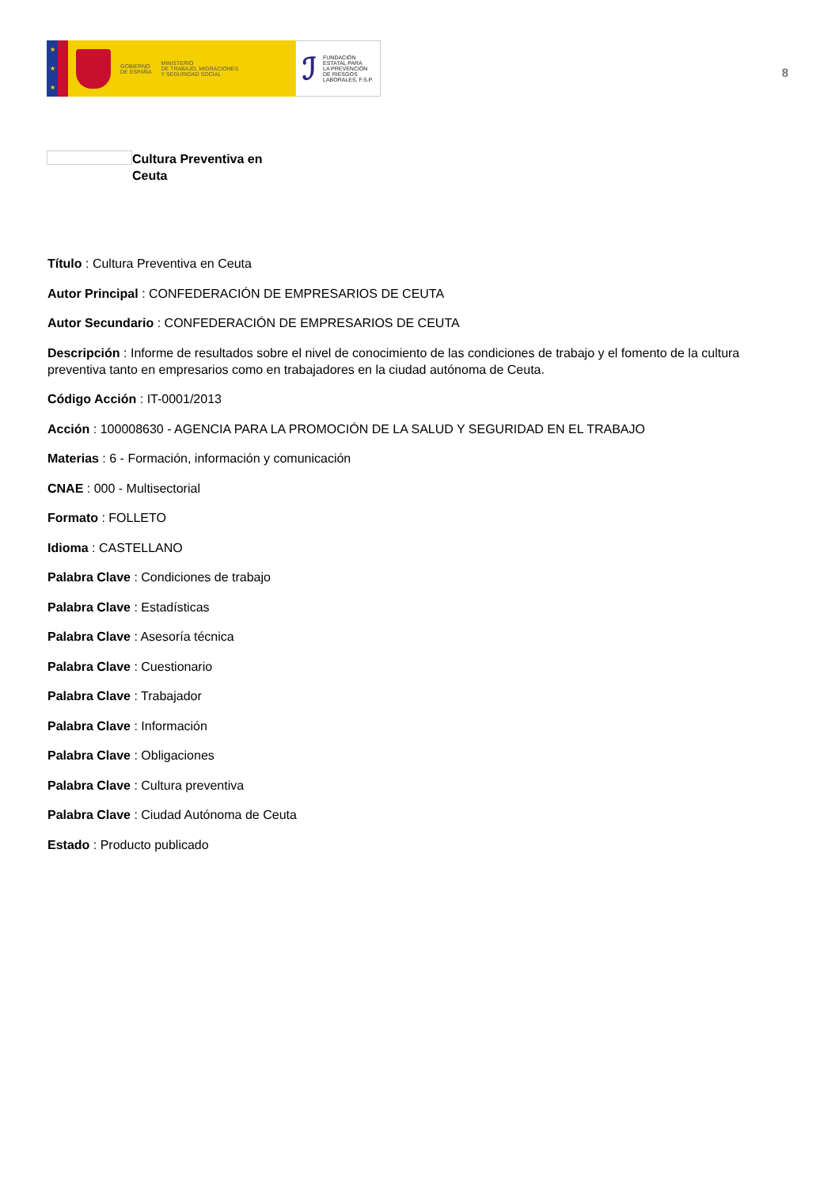★
★
★
GOBIERNO
DE ESPAÑA
MINISTERIO
DE TRABAJO, MIGRACIONES
Y SEGURIDAD SOCIAL
ℐ
FUNDACIÓN
ESTATAL PARA
LA PREVENCIÓN
DE RIESGOS
LABORALES, F.S.P.
8
Cultura Preventiva en Ceuta
Título : Cultura Preventiva en Ceuta
Autor Principal : CONFEDERACIÓN DE EMPRESARIOS DE CEUTA
Autor Secundario : CONFEDERACIÓN DE EMPRESARIOS DE CEUTA
Descripción : Informe de resultados sobre el nivel de conocimiento de las condiciones de trabajo y el fomento de la cultura preventiva tanto en empresarios como en trabajadores en la ciudad autónoma de Ceuta.
Código Acción : IT-0001/2013
Acción : 100008630 - AGENCIA PARA LA PROMOCIÓN DE LA SALUD Y SEGURIDAD EN EL TRABAJO
Materias : 6 - Formación, información y comunicación
CNAE : 000 - Multisectorial
Formato : FOLLETO
Idioma : CASTELLANO
Palabra Clave : Condiciones de trabajo
Palabra Clave : Estadísticas
Palabra Clave : Asesoría técnica
Palabra Clave : Cuestionario
Palabra Clave : Trabajador
Palabra Clave : Información
Palabra Clave : Obligaciones
Palabra Clave : Cultura preventiva
Palabra Clave : Ciudad Autónoma de Ceuta
Estado : Producto publicado